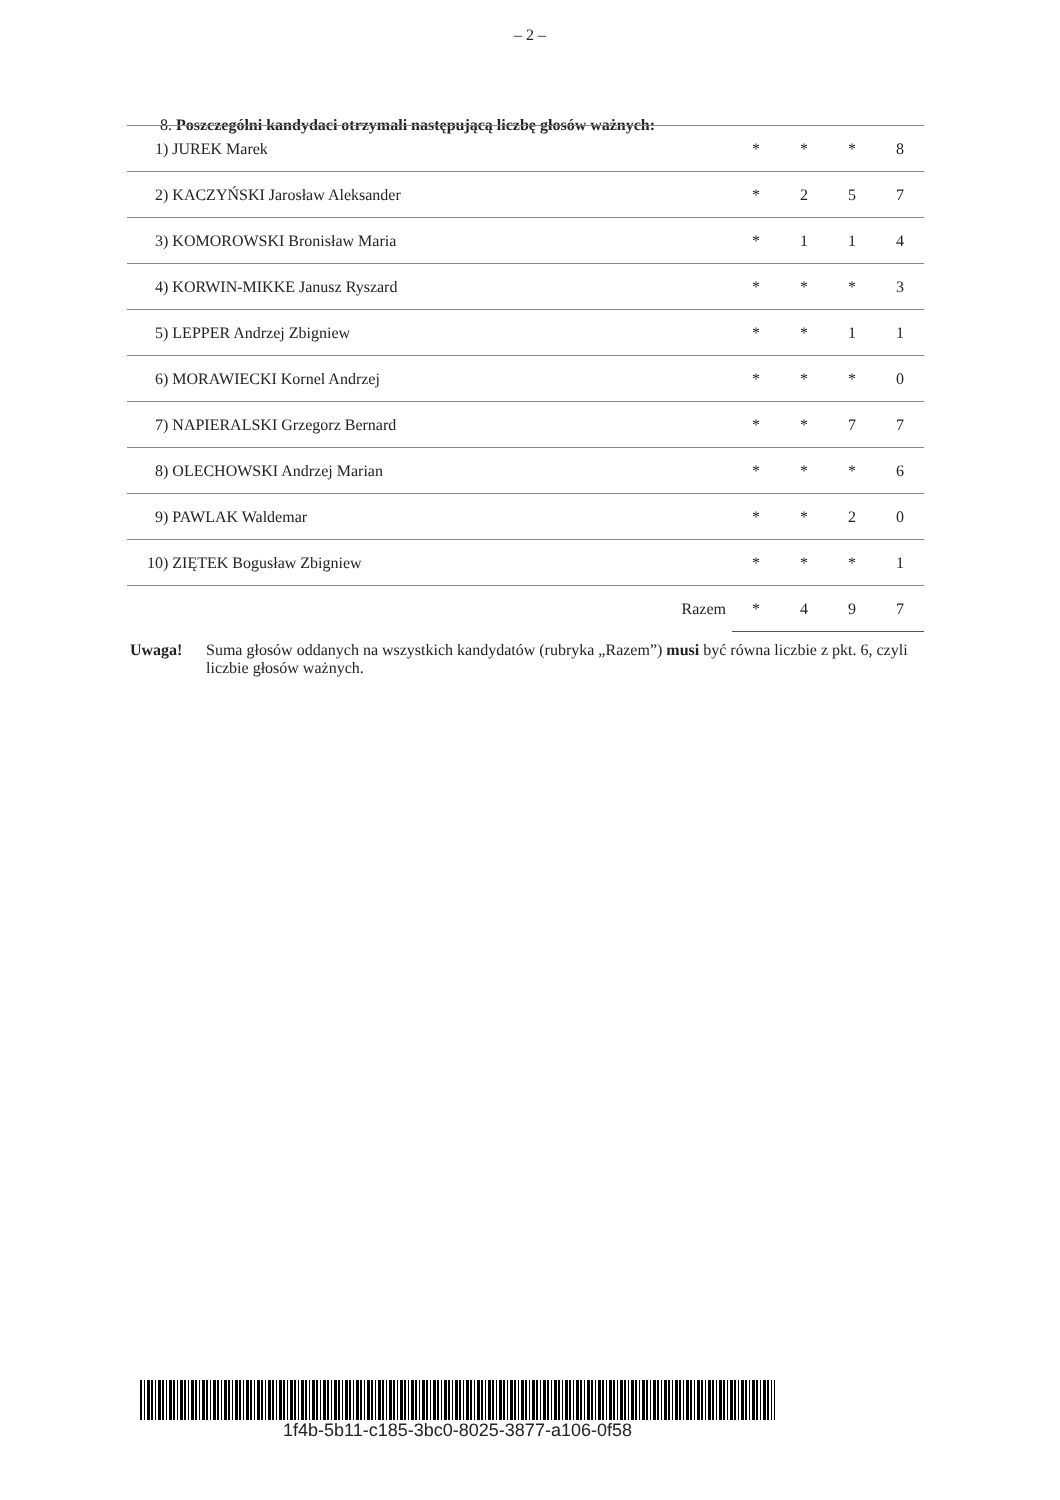– 2 –
8. Poszczególni kandydaci otrzymali następującą liczbę głosów ważnych:
| 1) JUREK Marek | * | * | * | 8 |
| 2) KACZYŃSKI Jarosław Aleksander | * | 2 | 5 | 7 |
| 3) KOMOROWSKI Bronisław Maria | * | 1 | 1 | 4 |
| 4) KORWIN-MIKKE Janusz Ryszard | * | * | * | 3 |
| 5) LEPPER Andrzej Zbigniew | * | * | 1 | 1 |
| 6) MORAWIECKI Kornel Andrzej | * | * | * | 0 |
| 7) NAPIERALSKI Grzegorz Bernard | * | * | 7 | 7 |
| 8) OLECHOWSKI Andrzej Marian | * | * | * | 6 |
| 9) PAWLAK Waldemar | * | * | 2 | 0 |
| 10) ZIĘTEK Bogusław Zbigniew | * | * | * | 1 |
| Razem | * | 4 | 9 | 7 |
Uwaga! Suma głosów oddanych na wszystkich kandydatów (rubryka „Razem”) musi być równa liczbie z pkt. 6, czyli liczbie głosów ważnych.
1f4b-5b11-c185-3bc0-8025-3877-a106-0f58